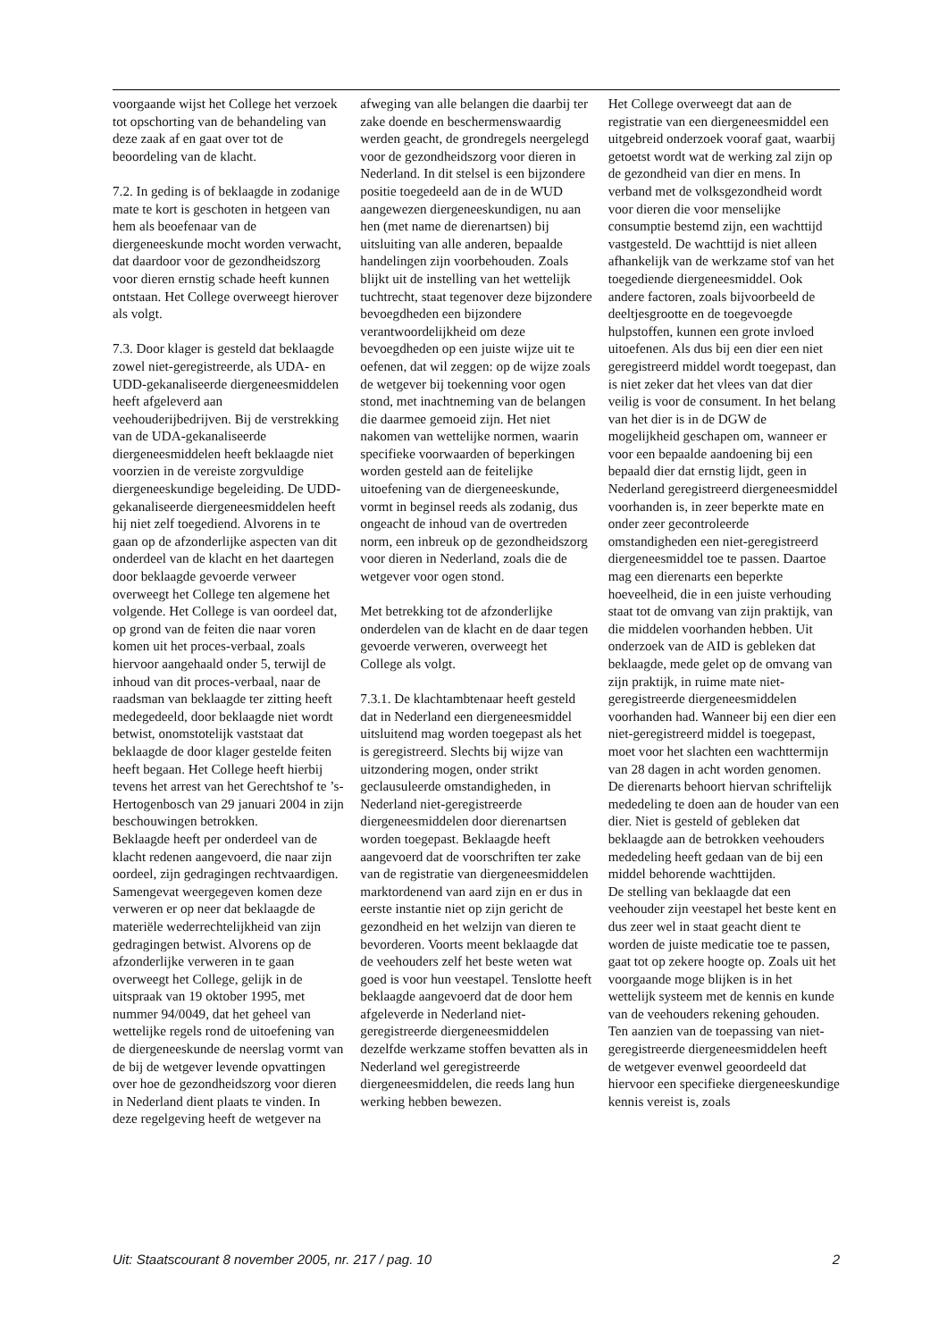voorgaande wijst het College het verzoek tot opschorting van de behandeling van deze zaak af en gaat over tot de beoordeling van de klacht.
7.2. In geding is of beklaagde in zodanige mate te kort is geschoten in hetgeen van hem als beoefenaar van de diergeneeskunde mocht worden verwacht, dat daardoor voor de gezondheidszorg voor dieren ernstig schade heeft kunnen ontstaan. Het College overweegt hierover als volgt.
7.3. Door klager is gesteld dat beklaagde zowel niet-geregistreerde, als UDA- en UDD-gekanaliseerde diergeneesmiddelen heeft afgeleverd aan veehouderijbedrijven. Bij de verstrekking van de UDA-gekanaliseerde diergeneesmiddelen heeft beklaagde niet voorzien in de vereiste zorgvuldige diergeneeskundige begeleiding. De UDD-gekanaliseerde diergeneesmiddelen heeft hij niet zelf toegediend. Alvorens in te gaan op de afzonderlijke aspecten van dit onderdeel van de klacht en het daartegen door beklaagde gevoerde verweer overweegt het College ten algemene het volgende. Het College is van oordeel dat, op grond van de feiten die naar voren komen uit het proces-verbaal, zoals hiervoor aangehaald onder 5, terwijl de inhoud van dit proces-verbaal, naar de raadsman van beklaagde ter zitting heeft medegedeeld, door beklaagde niet wordt betwist, onomstotelijk vaststaat dat beklaagde de door klager gestelde feiten heeft begaan. Het College heeft hierbij tevens het arrest van het Gerechtshof te ’s-Hertogenbosch van 29 januari 2004 in zijn beschouwingen betrokken.
Beklaagde heeft per onderdeel van de klacht redenen aangevoerd, die naar zijn oordeel, zijn gedragingen rechtvaardigen. Samengevat weergegeven komen deze verweren er op neer dat beklaagde de materiële wederrechtelijkheid van zijn gedragingen betwist. Alvorens op de afzonderlijke verweren in te gaan overweegt het College, gelijk in de uitspraak van 19 oktober 1995, met nummer 94/0049, dat het geheel van wettelijke regels rond de uitoefening van de diergeneeskunde de neerslag vormt van de bij de wetgever levende opvattingen over hoe de gezondheidszorg voor dieren in Nederland dient plaats te vinden. In deze regelgeving heeft de wetgever na
afweging van alle belangen die daarbij ter zake doende en beschermenswaardig werden geacht, de grondregels neergelegd voor de gezondheidszorg voor dieren in Nederland. In dit stelsel is een bijzondere positie toegedeeld aan de in de WUD aangewezen diergeneeskundigen, nu aan hen (met name de dierenartsen) bij uitsluiting van alle anderen, bepaalde handelingen zijn voorbehouden. Zoals blijkt uit de instelling van het wettelijk tuchtrecht, staat tegenover deze bijzondere bevoegdheden een bijzondere verantwoordelijkheid om deze bevoegdheden op een juiste wijze uit te oefenen, dat wil zeggen: op de wijze zoals de wetgever bij toekenning voor ogen stond, met inachtneming van de belangen die daarmee gemoeid zijn. Het niet nakomen van wettelijke normen, waarin specifieke voorwaarden of beperkingen worden gesteld aan de feitelijke uitoefening van de diergeneeskunde, vormt in beginsel reeds als zodanig, dus ongeacht de inhoud van de overtreden norm, een inbreuk op de gezondheidszorg voor dieren in Nederland, zoals die de wetgever voor ogen stond.
Met betrekking tot de afzonderlijke onderdelen van de klacht en de daar tegen gevoerde verweren, overweegt het College als volgt.
7.3.1. De klachtambtenaar heeft gesteld dat in Nederland een diergeneesmiddel uitsluitend mag worden toegepast als het is geregistreerd. Slechts bij wijze van uitzondering mogen, onder strikt geclausuleerde omstandigheden, in Nederland niet-geregistreerde diergeneesmiddelen door dierenartsen worden toegepast. Beklaagde heeft aangevoerd dat de voorschriften ter zake van de registratie van diergeneesmiddelen marktordenend van aard zijn en er dus in eerste instantie niet op zijn gericht de gezondheid en het welzijn van dieren te bevorderen. Voorts meent beklaagde dat de veehouders zelf het beste weten wat goed is voor hun veestapel. Tenslotte heeft beklaagde aangevoerd dat de door hem afgeleverde in Nederland niet-geregistreerde diergeneesmiddelen dezelfde werkzame stoffen bevatten als in Nederland wel geregistreerde diergeneesmiddelen, die reeds lang hun werking hebben bewezen.
Het College overweegt dat aan de registratie van een diergeneesmiddel een uitgebreid onderzoek vooraf gaat, waarbij getoetst wordt wat de werking zal zijn op de gezondheid van dier en mens. In verband met de volksgezondheid wordt voor dieren die voor menselijke consumptie bestemd zijn, een wachttijd vastgesteld. De wachttijd is niet alleen afhankelijk van de werkzame stof van het toegediende diergeneesmiddel. Ook andere factoren, zoals bijvoorbeeld de deeltjesgrootte en de toegevoegde hulpstoffen, kunnen een grote invloed uitoefenen. Als dus bij een dier een niet geregistreerd middel wordt toegepast, dan is niet zeker dat het vlees van dat dier veilig is voor de consument. In het belang van het dier is in de DGW de mogelijkheid geschapen om, wanneer er voor een bepaalde aandoening bij een bepaald dier dat ernstig lijdt, geen in Nederland geregistreerd diergeneesmiddel voorhanden is, in zeer beperkte mate en onder zeer gecontroleerde omstandigheden een niet-geregistreerd diergeneesmiddel toe te passen. Daartoe mag een dierenarts een beperkte hoeveelheid, die in een juiste verhouding staat tot de omvang van zijn praktijk, van die middelen voorhanden hebben. Uit onderzoek van de AID is gebleken dat beklaagde, mede gelet op de omvang van zijn praktijk, in ruime mate niet-geregistreerde diergeneesmiddelen voorhanden had. Wanneer bij een dier een niet-geregistreerd middel is toegepast, moet voor het slachten een wachttermijn van 28 dagen in acht worden genomen. De dierenarts behoort hiervan schriftelijk mededeling te doen aan de houder van een dier. Niet is gesteld of gebleken dat beklaagde aan de betrokken veehouders mededeling heeft gedaan van de bij een middel behorende wachttijden.
De stelling van beklaagde dat een veehouder zijn veestapel het beste kent en dus zeer wel in staat geacht dient te worden de juiste medicatie toe te passen, gaat tot op zekere hoogte op. Zoals uit het voorgaande moge blijken is in het wettelijk systeem met de kennis en kunde van de veehouders rekening gehouden. Ten aanzien van de toepassing van niet-geregistreerde diergeneesmiddelen heeft de wetgever evenwel geoordeeld dat hiervoor een specifieke diergeneeskundige kennis vereist is, zoals
Uit: Staatscourant 8 november 2005, nr. 217 / pag. 10 2